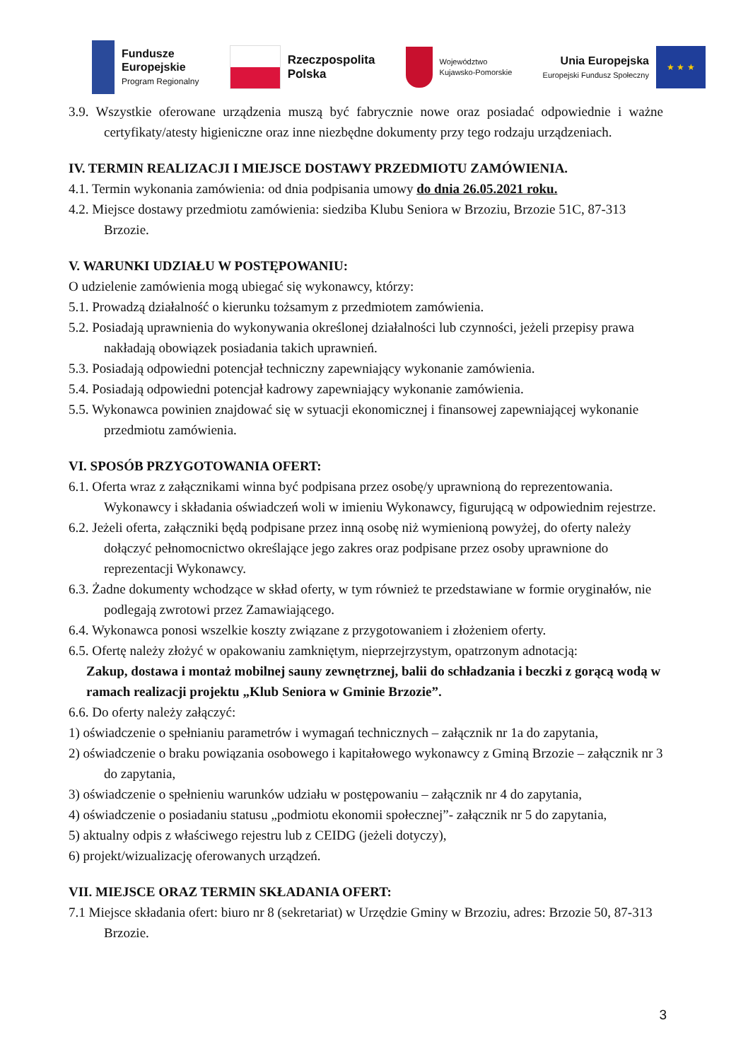Fundusze
Europejskie
Program Regionalny
Rzeczpospolita
Polska
Województwo
Kujawsko-Pomorskie
Unia Europejska
Europejski Fundusz Społeczny
★ ★ ★
3.9. Wszystkie oferowane urządzenia muszą być fabrycznie nowe oraz posiadać odpowiednie i ważne certyfikaty/atesty higieniczne oraz inne niezbędne dokumenty przy tego rodzaju urządzeniach.
IV. TERMIN REALIZACJI I MIEJSCE DOSTAWY PRZEDMIOTU ZAMÓWIENIA.
4.1. Termin wykonania zamówienia: od dnia podpisania umowy do dnia 26.05.2021 roku.
4.2. Miejsce dostawy przedmiotu zamówienia: siedziba Klubu Seniora w Brzoziu, Brzozie 51C, 87-313 Brzozie.
V. WARUNKI UDZIAŁU W POSTĘPOWANIU:
O udzielenie zamówienia mogą ubiegać się wykonawcy, którzy:
5.1. Prowadzą działalność o kierunku tożsamym z przedmiotem zamówienia.
5.2. Posiadają uprawnienia do wykonywania określonej działalności lub czynności, jeżeli przepisy prawa nakładają obowiązek posiadania takich uprawnień.
5.3. Posiadają odpowiedni potencjał techniczny zapewniający wykonanie zamówienia.
5.4. Posiadają odpowiedni potencjał kadrowy zapewniający wykonanie zamówienia.
5.5. Wykonawca powinien znajdować się w sytuacji ekonomicznej i finansowej zapewniającej wykonanie przedmiotu zamówienia.
VI. SPOSÓB PRZYGOTOWANIA OFERT:
6.1. Oferta wraz z załącznikami winna być podpisana przez osobę/y uprawnioną do reprezentowania. Wykonawcy i składania oświadczeń woli w imieniu Wykonawcy, figurującą w odpowiednim rejestrze.
6.2. Jeżeli oferta, załączniki będą podpisane przez inną osobę niż wymienioną powyżej, do oferty należy dołączyć pełnomocnictwo określające jego zakres oraz podpisane przez osoby uprawnione do reprezentacji Wykonawcy.
6.3. Żadne dokumenty wchodzące w skład oferty, w tym również te przedstawiane w formie oryginałów, nie podlegają zwrotowi przez Zamawiającego.
6.4. Wykonawca ponosi wszelkie koszty związane z przygotowaniem i złożeniem oferty.
6.5. Ofertę należy złożyć w opakowaniu zamkniętym, nieprzejrzystym, opatrzonym adnotacją:
Zakup, dostawa i montaż mobilnej sauny zewnętrznej, balii do schładzania i beczki z gorącą wodą w ramach realizacji projektu „Klub Seniora w Gminie Brzozie”.
6.6. Do oferty należy załączyć:
1) oświadczenie o spełnianiu parametrów i wymagań technicznych – załącznik nr 1a do zapytania,
2) oświadczenie o braku powiązania osobowego i kapitałowego wykonawcy z Gminą Brzozie – załącznik nr 3 do zapytania,
3) oświadczenie o spełnieniu warunków udziału w postępowaniu – załącznik nr 4 do zapytania,
4) oświadczenie o posiadaniu statusu „podmiotu ekonomii społecznej”- załącznik nr 5 do zapytania,
5) aktualny odpis z właściwego rejestru lub z CEIDG (jeżeli dotyczy),
6) projekt/wizualizację oferowanych urządzeń.
VII. MIEJSCE ORAZ TERMIN SKŁADANIA OFERT:
7.1 Miejsce składania ofert: biuro nr 8 (sekretariat) w Urzędzie Gminy w Brzoziu, adres: Brzozie 50, 87-313 Brzozie.
3